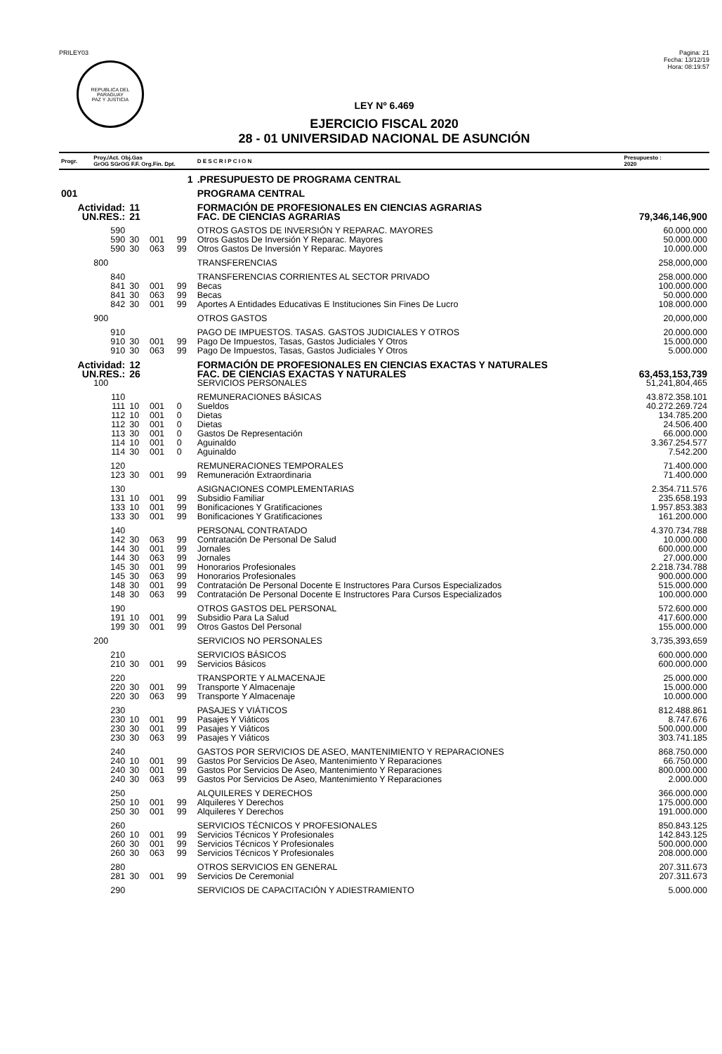PRILEY03
REPUBLICA DEL PARAGUAY
PAZ Y JUSTICIA
Pagina: 21
Fecha: 13/12/19
Hora: 08:19:57
LEY Nº 6.469
EJERCICIO FISCAL 2020
28 - 01 UNIVERSIDAD NACIONAL DE ASUNCIÓN
| Progr. | Proy./Act. Obj.Gas GrOG SGrOG F.F. Org.Fin. Dpt. | | | | D E S C R I P C I O N | Presupuesto : 2020 |
| --- | --- | --- | --- | --- | --- | --- |
| | 1 | | | | .PRESUPUESTO DE PROGRAMA CENTRAL | |
| 001 | | | | | PROGRAMA CENTRAL | |
| Actividad: | | 11 | | | FORMACIÓN DE PROFESIONALES EN CIENCIAS AGRARIAS | |
| UN.RES.: | | 21 | | | FAC. DE CIENCIAS AGRARIAS | 79,346,146,900 |
| | 590 | | | | OTROS GASTOS DE INVERSIÓN Y REPARAC. MAYORES | 60.000.000 |
| | 590 | 30 | 001 | 99 | Otros Gastos De Inversión Y Reparac. Mayores | 50.000.000 |
| | 590 | 30 | 063 | 99 | Otros Gastos De Inversión Y Reparac. Mayores | 10.000.000 |
| | 800 | | | | TRANSFERENCIAS | 258,000,000 |
| | 840 | | | | TRANSFERENCIAS CORRIENTES AL SECTOR PRIVADO | 258.000.000 |
| | 841 | 30 | 001 | 99 | Becas | 100.000.000 |
| | 841 | 30 | 063 | 99 | Becas | 50.000.000 |
| | 842 | 30 | 001 | 99 | Aportes A Entidades Educativas E Instituciones Sin Fines De Lucro | 108.000.000 |
| | 900 | | | | OTROS GASTOS | 20,000,000 |
| | 910 | | | | PAGO DE IMPUESTOS. TASAS. GASTOS JUDICIALES Y OTROS | 20.000.000 |
| | 910 | 30 | 001 | 99 | Pago De Impuestos, Tasas, Gastos Judiciales Y Otros | 15.000.000 |
| | 910 | 30 | 063 | 99 | Pago De Impuestos, Tasas, Gastos Judiciales Y Otros | 5.000.000 |
| Actividad: | | 12 | | | FORMACIÓN DE PROFESIONALES EN CIENCIAS EXACTAS Y NATURALES | |
| UN.RES.: | | 26 | | | FAC. DE CIENCIAS EXACTAS Y NATURALES | 63,453,153,739 |
| | 100 | | | | SERVICIOS PERSONALES | 51,241,804,465 |
| | 110 | | | | REMUNERACIONES BÁSICAS | 43.872.358.101 |
| | 111 | 10 | 001 | 0 | Sueldos | 40.272.269.724 |
| | 112 | 10 | 001 | 0 | Dietas | 134.785.200 |
| | 112 | 30 | 001 | 0 | Dietas | 24.506.400 |
| | 113 | 30 | 001 | 0 | Gastos De Representación | 66.000.000 |
| | 114 | 10 | 001 | 0 | Aguinaldo | 3.367.254.577 |
| | 114 | 30 | 001 | 0 | Aguinaldo | 7.542.200 |
| | 120 | | | | REMUNERACIONES TEMPORALES | 71.400.000 |
| | 123 | 30 | 001 | 99 | Remuneración Extraordinaria | 71.400.000 |
| | 130 | | | | ASIGNACIONES COMPLEMENTARIAS | 2.354.711.576 |
| | 131 | 10 | 001 | 99 | Subsidio Familiar | 235.658.193 |
| | 133 | 10 | 001 | 99 | Bonificaciones Y Gratificaciones | 1.957.853.383 |
| | 133 | 30 | 001 | 99 | Bonificaciones Y Gratificaciones | 161.200.000 |
| | 140 | | | | PERSONAL CONTRATADO | 4.370.734.788 |
| | 142 | 30 | 063 | 99 | Contratación De Personal De Salud | 10.000.000 |
| | 144 | 30 | 001 | 99 | Jornales | 600.000.000 |
| | 144 | 30 | 063 | 99 | Jornales | 27.000.000 |
| | 145 | 30 | 001 | 99 | Honorarios Profesionales | 2.218.734.788 |
| | 145 | 30 | 063 | 99 | Honorarios Profesionales | 900.000.000 |
| | 148 | 30 | 001 | 99 | Contratación De Personal Docente E Instructores Para Cursos Especializados | 515.000.000 |
| | 148 | 30 | 063 | 99 | Contratación De Personal Docente E Instructores Para Cursos Especializados | 100.000.000 |
| | 190 | | | | OTROS GASTOS DEL PERSONAL | 572.600.000 |
| | 191 | 10 | 001 | 99 | Subsidio Para La Salud | 417.600.000 |
| | 199 | 30 | 001 | 99 | Otros Gastos Del Personal | 155.000.000 |
| | 200 | | | | SERVICIOS NO PERSONALES | 3,735,393,659 |
| | 210 | | | | SERVICIOS BÁSICOS | 600.000.000 |
| | 210 | 30 | 001 | 99 | Servicios Básicos | 600.000.000 |
| | 220 | | | | TRANSPORTE Y ALMACENAJE | 25.000.000 |
| | 220 | 30 | 001 | 99 | Transporte Y Almacenaje | 15.000.000 |
| | 220 | 30 | 063 | 99 | Transporte Y Almacenaje | 10.000.000 |
| | 230 | | | | PASAJES Y VIÁTICOS | 812.488.861 |
| | 230 | 10 | 001 | 99 | Pasajes Y Viáticos | 8.747.676 |
| | 230 | 30 | 001 | 99 | Pasajes Y Viáticos | 500.000.000 |
| | 230 | 30 | 063 | 99 | Pasajes Y Viáticos | 303.741.185 |
| | 240 | | | | GASTOS POR SERVICIOS DE ASEO, MANTENIMIENTO Y REPARACIONES | 868.750.000 |
| | 240 | 10 | 001 | 99 | Gastos Por Servicios De Aseo, Mantenimiento Y Reparaciones | 66.750.000 |
| | 240 | 30 | 001 | 99 | Gastos Por Servicios De Aseo, Mantenimiento Y Reparaciones | 800.000.000 |
| | 240 | 30 | 063 | 99 | Gastos Por Servicios De Aseo, Mantenimiento Y Reparaciones | 2.000.000 |
| | 250 | | | | ALQUILERES Y DERECHOS | 366.000.000 |
| | 250 | 10 | 001 | 99 | Alquileres Y Derechos | 175.000.000 |
| | 250 | 30 | 001 | 99 | Alquileres Y Derechos | 191.000.000 |
| | 260 | | | | SERVICIOS TÉCNICOS Y PROFESIONALES | 850.843.125 |
| | 260 | 10 | 001 | 99 | Servicios Técnicos Y Profesionales | 142.843.125 |
| | 260 | 30 | 001 | 99 | Servicios Técnicos Y Profesionales | 500.000.000 |
| | 260 | 30 | 063 | 99 | Servicios Técnicos Y Profesionales | 208.000.000 |
| | 280 | | | | OTROS SERVICIOS EN GENERAL | 207.311.673 |
| | 281 | 30 | 001 | 99 | Servicios De Ceremonial | 207.311.673 |
| | 290 | | | | SERVICIOS DE CAPACITACIÓN Y ADIESTRAMIENTO | 5.000.000 |